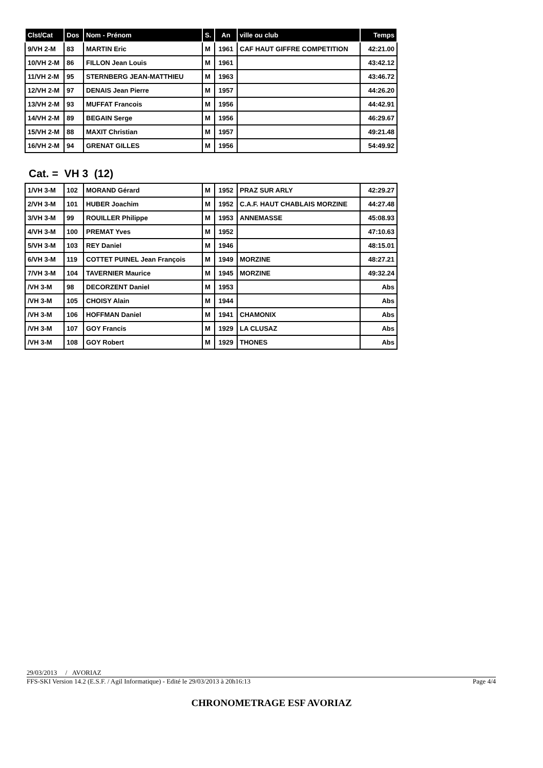| Clst/Cat | Dos | Nom - Prénom | S. | An | ville ou club | Temps |
| --- | --- | --- | --- | --- | --- | --- |
| 9/VH 2-M | 83 | MARTIN Eric | M | 1961 | CAF HAUT GIFFRE COMPETITION | 42:21.00 |
| 10/VH 2-M | 86 | FILLON Jean Louis | M | 1961 | | 43:42.12 |
| 11/VH 2-M | 95 | STERNBERG JEAN-MATTHIEU | M | 1963 | | 43:46.72 |
| 12/VH 2-M | 97 | DENAIS Jean Pierre | M | 1957 | | 44:26.20 |
| 13/VH 2-M | 93 | MUFFAT Francois | M | 1956 | | 44:42.91 |
| 14/VH 2-M | 89 | BEGAIN Serge | M | 1956 | | 46:29.67 |
| 15/VH 2-M | 88 | MAXIT Christian | M | 1957 | | 49:21.48 |
| 16/VH 2-M | 94 | GRENAT GILLES | M | 1956 | | 54:49.92 |
Cat. = VH 3 (12)
| 1/VH 3-M | 102 | MORAND Gérard | M | 1952 | PRAZ SUR ARLY | 42:29.27 |
| 2/VH 3-M | 101 | HUBER Joachim | M | 1952 | C.A.F. HAUT CHABLAIS MORZINE | 44:27.48 |
| 3/VH 3-M | 99 | ROUILLER Philippe | M | 1953 | ANNEMASSE | 45:08.93 |
| 4/VH 3-M | 100 | PREMAT Yves | M | 1952 | | 47:10.63 |
| 5/VH 3-M | 103 | REY Daniel | M | 1946 | | 48:15.01 |
| 6/VH 3-M | 119 | COTTET PUINEL Jean François | M | 1949 | MORZINE | 48:27.21 |
| 7/VH 3-M | 104 | TAVERNIER Maurice | M | 1945 | MORZINE | 49:32.24 |
| /VH 3-M | 98 | DECORZENT Daniel | M | 1953 | | Abs |
| /VH 3-M | 105 | CHOISY Alain | M | 1944 | | Abs |
| /VH 3-M | 106 | HOFFMAN Daniel | M | 1941 | CHAMONIX | Abs |
| /VH 3-M | 107 | GOY Francis | M | 1929 | LA CLUSAZ | Abs |
| /VH 3-M | 108 | GOY Robert | M | 1929 | THONES | Abs |
29/03/2013 / AVORIAZ
FFS-SKI Version 14.2 (E.S.F. / Agil Informatique) - Edité le 29/03/2013 à 20h16:13 Page 4/4
CHRONOMETRAGE ESF AVORIAZ